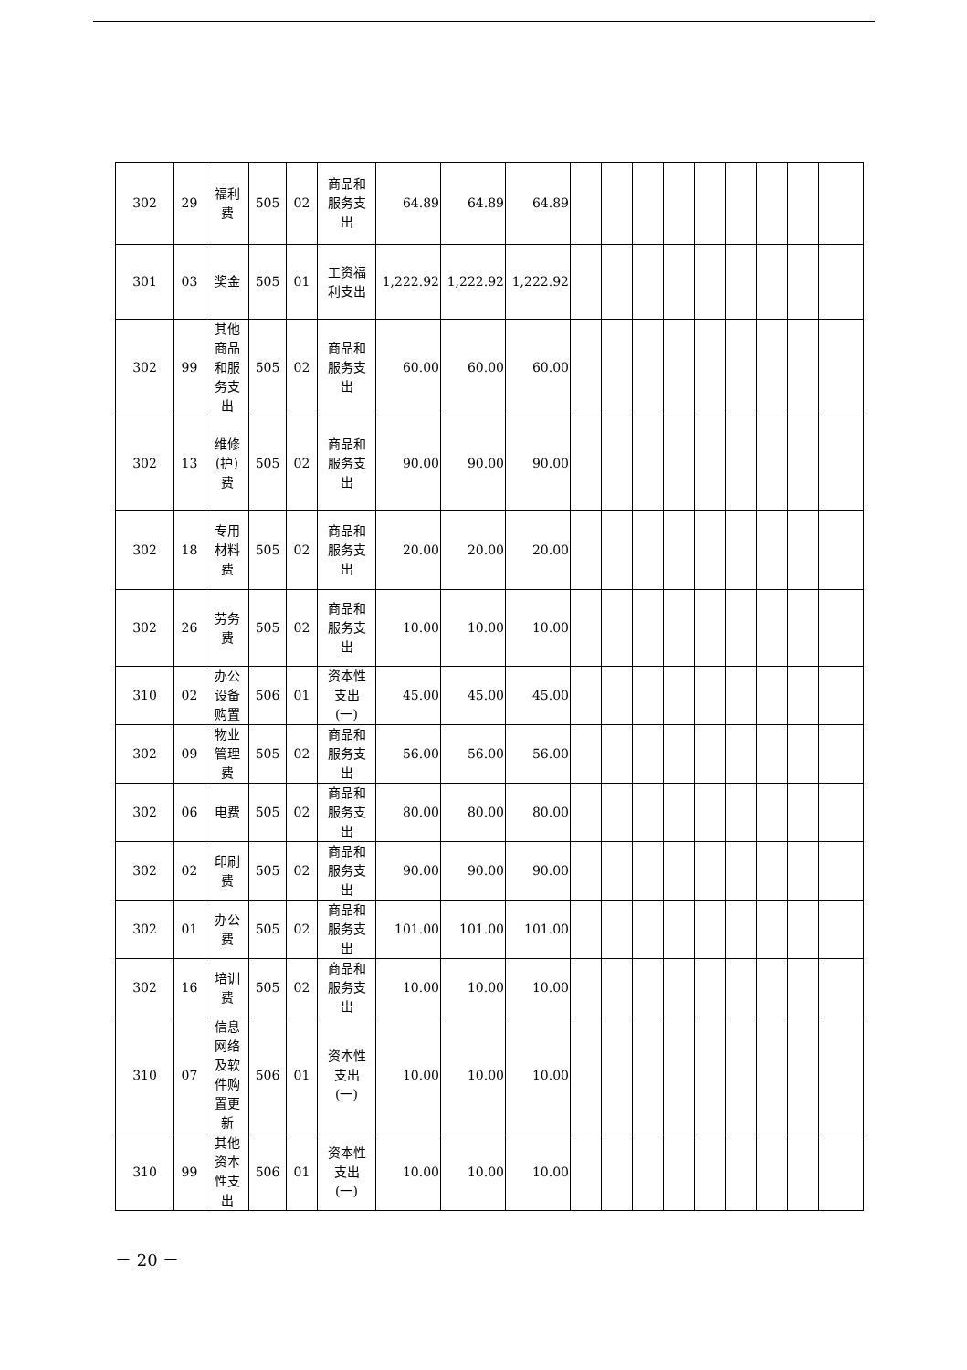| 302 | 29 | 福利 费 | 505 | 02 | 商品和 服务支 出 | 64.89 | 64.89 | 64.89 | | | | | | | | | |
| 301 | 03 | 奖金 | 505 | 01 | 工资福 利支出 | 1,222.92 | 1,222.92 | 1,222.92 | | | | | | | | | |
| 302 | 99 | 其他 商品 和服 务支 出 | 505 | 02 | 商品和 服务支 出 | 60.00 | 60.00 | 60.00 | | | | | | | | | |
| 302 | 13 | 维修 (护) 费 | 505 | 02 | 商品和 服务支 出 | 90.00 | 90.00 | 90.00 | | | | | | | | | |
| 302 | 18 | 专用 材料 费 | 505 | 02 | 商品和 服务支 出 | 20.00 | 20.00 | 20.00 | | | | | | | | | |
| 302 | 26 | 劳务 费 | 505 | 02 | 商品和 服务支 出 | 10.00 | 10.00 | 10.00 | | | | | | | | | |
| 310 | 02 | 办公 设备 购置 | 506 | 01 | 资本性 支出 (一) | 45.00 | 45.00 | 45.00 | | | | | | | | | |
| 302 | 09 | 物业 管理 费 | 505 | 02 | 商品和 服务支 出 | 56.00 | 56.00 | 56.00 | | | | | | | | | |
| 302 | 06 | 电费 | 505 | 02 | 商品和 服务支 出 | 80.00 | 80.00 | 80.00 | | | | | | | | | |
| 302 | 02 | 印刷 费 | 505 | 02 | 商品和 服务支 出 | 90.00 | 90.00 | 90.00 | | | | | | | | | |
| 302 | 01 | 办公 费 | 505 | 02 | 商品和 服务支 出 | 101.00 | 101.00 | 101.00 | | | | | | | | | |
| 302 | 16 | 培训 费 | 505 | 02 | 商品和 服务支 出 | 10.00 | 10.00 | 10.00 | | | | | | | | | |
| 310 | 07 | 信息 网络 及软 件购 置更 新 | 506 | 01 | 资本性 支出 (一) | 10.00 | 10.00 | 10.00 | | | | | | | | | |
| 310 | 99 | 其他 资本 性支 出 | 506 | 01 | 资本性 支出 (一) | 10.00 | 10.00 | 10.00 | | | | | | | | | |
－ 20 －